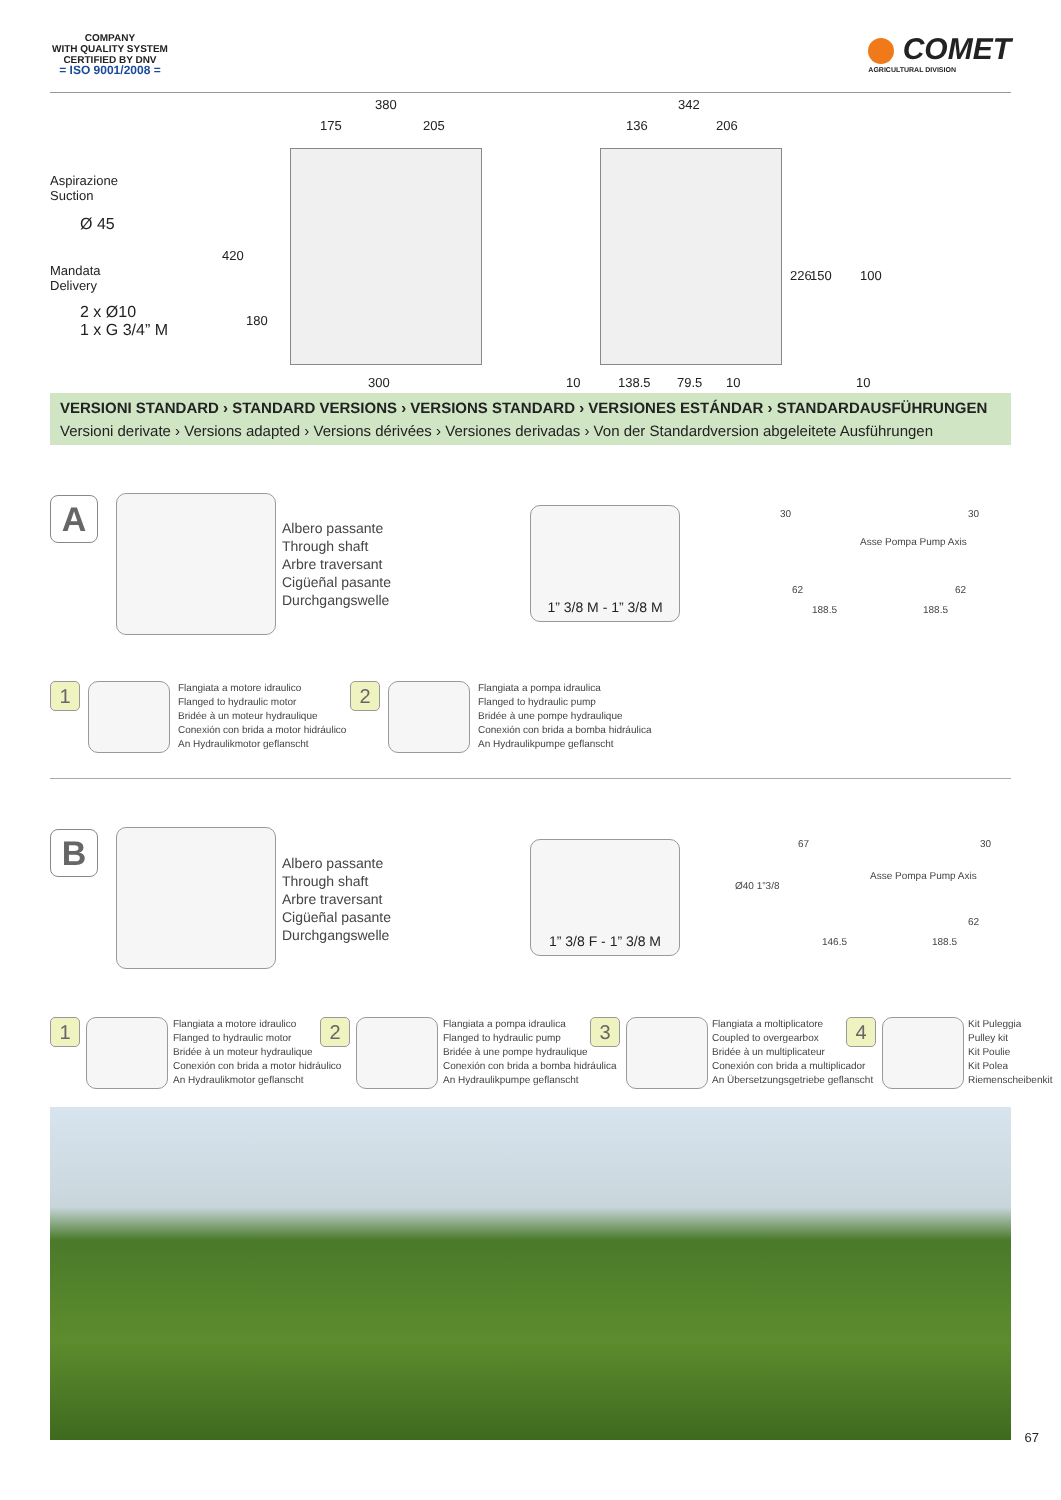COMPANY
WITH QUALITY SYSTEM
CERTIFIED BY DNV
= ISO 9001/2008 =
COMET
AGRICULTURAL DIVISION
Aspirazione
Suction
Ø 45
Mandata
Delivery
2 x Ø10
1 x G 3/4” M
380
175 205
420
180
300
342
136 206
10 138.5 79.5 10
226 150 100
10
VERSIONI STANDARD › STANDARD VERSIONS › VERSIONS STANDARD › VERSIONES ESTÁNDAR › STANDARDAUSFÜHRUNGEN
Versioni derivate › Versions adapted › Versions dérivées › Versiones derivadas › Von der Standardversion abgeleitete Ausführungen
A
Albero passante
Through shaft
Arbre traversant
Cigüeñal pasante
Durchgangswelle
1” 3/8 M - 1” 3/8 M
30 30
62 62
188.5 188.5
Asse Pompa Pump Axis
1
Flangiata a motore idraulico
Flanged to hydraulic motor
Bridée à un moteur hydraulique
Conexión con brida a motor hidráulico
An Hydraulikmotor geflanscht
2
Flangiata a pompa idraulica
Flanged to hydraulic pump
Bridée à une pompe hydraulique
Conexión con brida a bomba hidráulica
An Hydraulikpumpe geflanscht
B
Albero passante
Through shaft
Arbre traversant
Cigüeñal pasante
Durchgangswelle
1” 3/8 F - 1” 3/8 M
67 30
Ø40 1”3/8
62
146.5 188.5
Asse Pompa Pump Axis
1
Flangiata a motore idraulico
Flanged to hydraulic motor
Bridée à un moteur hydraulique
Conexión con brida a motor hidráulico
An Hydraulikmotor geflanscht
2
Flangiata a pompa idraulica
Flanged to hydraulic pump
Bridée à une pompe hydraulique
Conexión con brida a bomba hidráulica
An Hydraulikpumpe geflanscht
3
Flangiata a moltiplicatore
Coupled to overgearbox
Bridée à un multiplicateur
Conexión con brida a multiplicador
An Übersetzungsgetriebe geflanscht
4
Kit Puleggia
Pulley kit
Kit Poulie
Kit Polea
Riemenscheibenkit
67